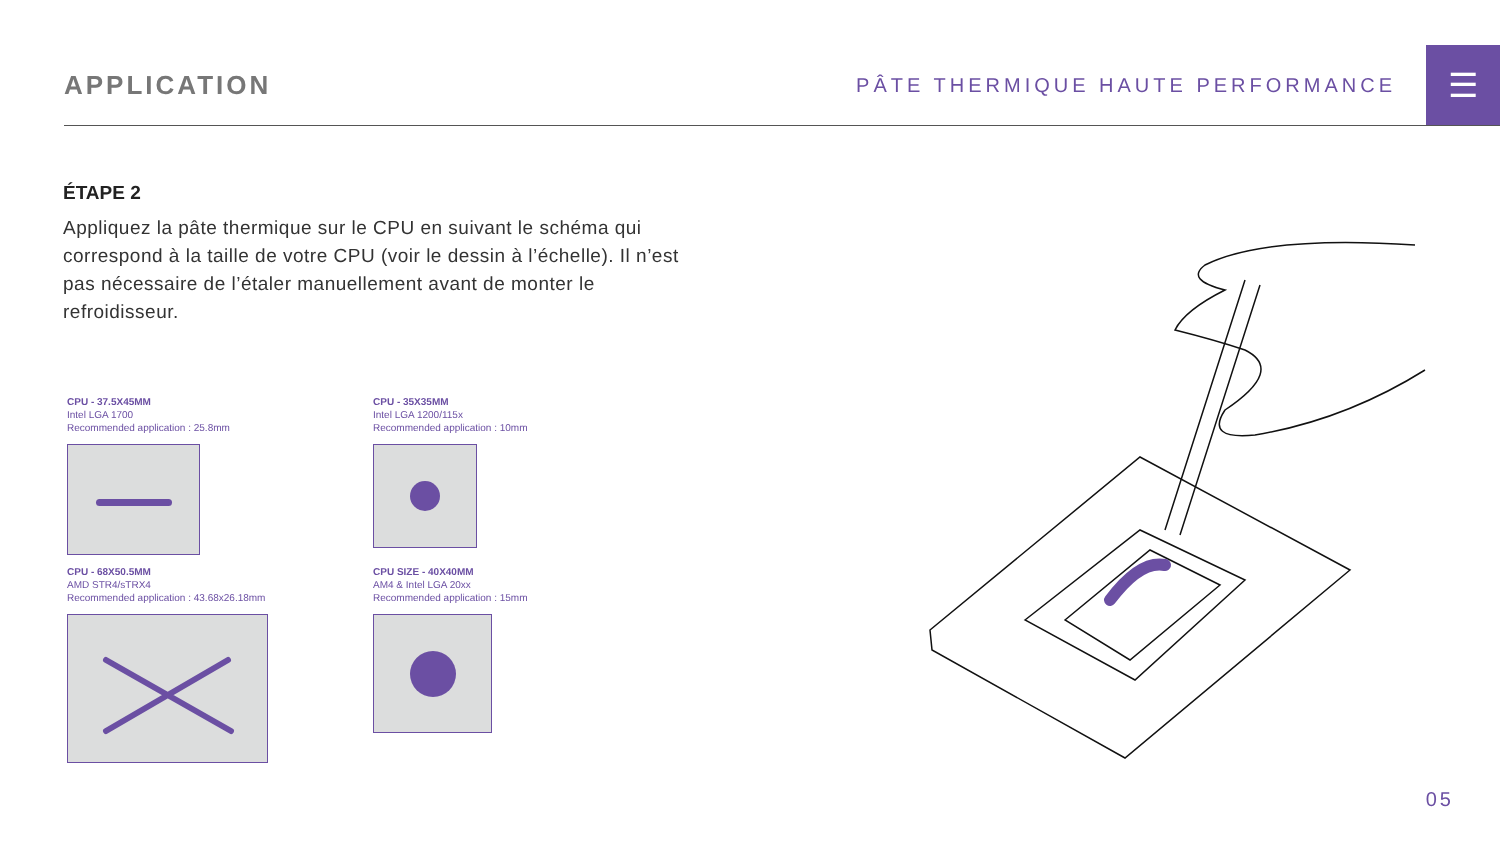APPLICATION
PÂTE THERMIQUE HAUTE PERFORMANCE
☰
ÉTAPE 2
Appliquez la pâte thermique sur le CPU en suivant le schéma qui correspond à la taille de votre CPU (voir le dessin à l’échelle). Il n’est pas nécessaire de l’étaler manuellement avant de monter le refroidisseur.
CPU - 37.5X45MM
Intel LGA 1700
Recommended application : 25.8mm
CPU - 35X35MM
Intel LGA 1200/115x
Recommended application : 10mm
CPU - 68X50.5MM
AMD STR4/sTRX4
Recommended application : 43.68x26.18mm
CPU SIZE - 40X40MM
AM4 & Intel LGA 20xx
Recommended application : 15mm
05